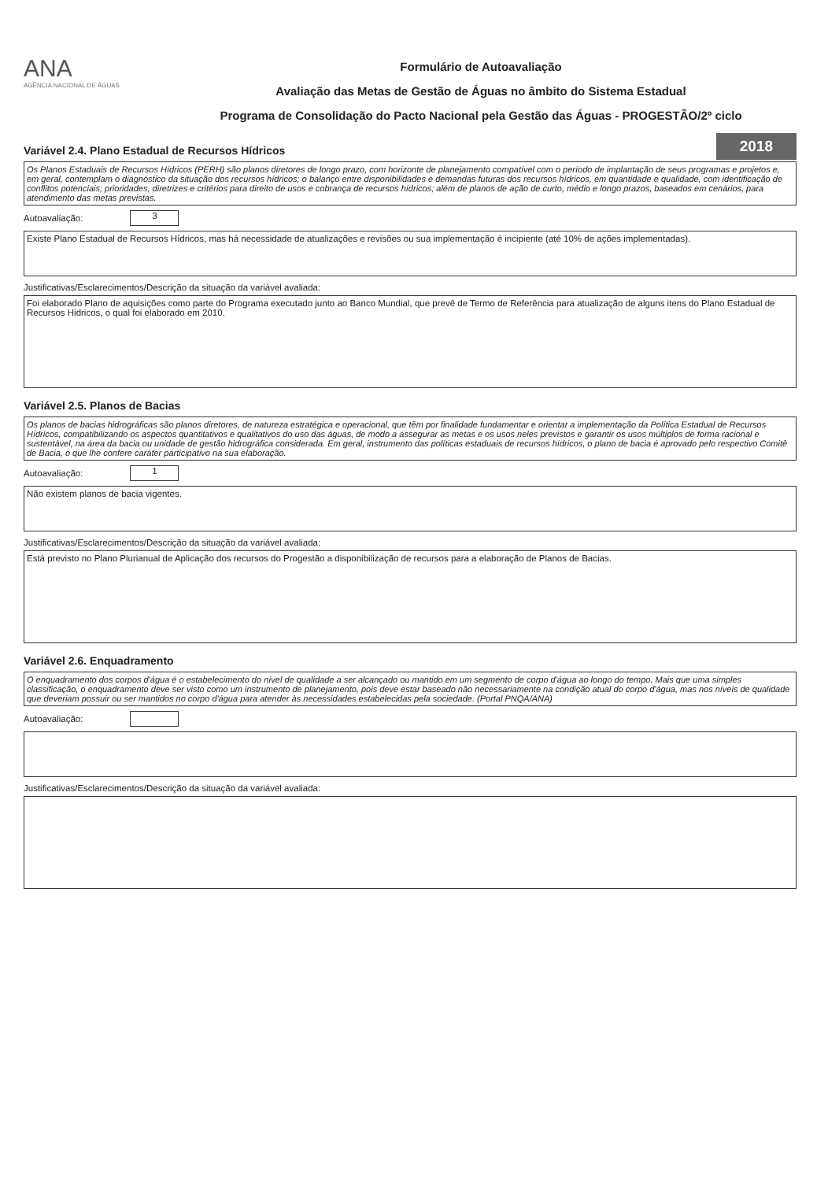ANA
AGÊNCIA NACIONAL DE ÁGUAS
Formulário de Autoavaliação
Avaliação das Metas de Gestão de Águas no âmbito do Sistema Estadual
Programa de Consolidação do Pacto Nacional pela Gestão das Águas - PROGESTÃO/2º ciclo
2018
Variável 2.4. Plano Estadual de Recursos Hídricos
Os Planos Estaduais de Recursos Hídricos (PERH) são planos diretores de longo prazo, com horizonte de planejamento compatível com o período de implantação de seus programas e projetos e, em geral, contemplam o diagnóstico da situação dos recursos hídricos; o balanço entre disponibilidades e demandas futuras dos recursos hídricos, em quantidade e qualidade, com identificação de conflitos potenciais; prioridades, diretrizes e critérios para direito de usos e cobrança de recursos hídricos; além de planos de ação de curto, médio e longo prazos, baseados em cenários, para atendimento das metas previstas.
Autoavaliação: 3
Existe Plano Estadual de Recursos Hídricos, mas há necessidade de atualizações e revisões ou sua implementação é incipiente (até 10% de ações implementadas).
Justificativas/Esclarecimentos/Descrição da situação da variável avaliada:
Foi elaborado Plano de aquisições como parte do Programa executado junto ao Banco Mundial, que prevê de Termo de Referência para atualização de alguns itens do Plano Estadual de Recursos Hidricos, o qual foi elaborado em 2010.
Variável 2.5. Planos de Bacias
Os planos de bacias hidrográficas são planos diretores, de natureza estratégica e operacional, que têm por finalidade fundamentar e orientar a implementação da Política Estadual de Recursos Hídricos, compatibilizando os aspectos quantitativos e qualitativos do uso das águas, de modo a assegurar as metas e os usos neles previstos e garantir os usos múltiplos de forma racional e sustentável, na área da bacia ou unidade de gestão hidrográfica considerada. Em geral, instrumento das políticas estaduais de recursos hídricos, o plano de bacia é aprovado pelo respectivo Comitê de Bacia, o que lhe confere caráter participativo na sua elaboração.
Autoavaliação: 1
Não existem planos de bacia vigentes.
Justificativas/Esclarecimentos/Descrição da situação da variável avaliada:
Está previsto no Plano Plurianual de Aplicação dos recursos do Progestão a disponibilização de recursos para a elaboração de Planos de Bacias.
Variável 2.6. Enquadramento
O enquadramento dos corpos d'água é o estabelecimento do nível de qualidade a ser alcançado ou mantido em um segmento de corpo d'água ao longo do tempo. Mais que uma simples classificação, o enquadramento deve ser visto como um instrumento de planejamento, pois deve estar baseado não necessariamente na condição atual do corpo d'água, mas nos níveis de qualidade que deveriam possuir ou ser mantidos no corpo d'água para atender às necessidades estabelecidas pela sociedade. (Portal PNQA/ANA)
Autoavaliação:
Justificativas/Esclarecimentos/Descrição da situação da variável avaliada: